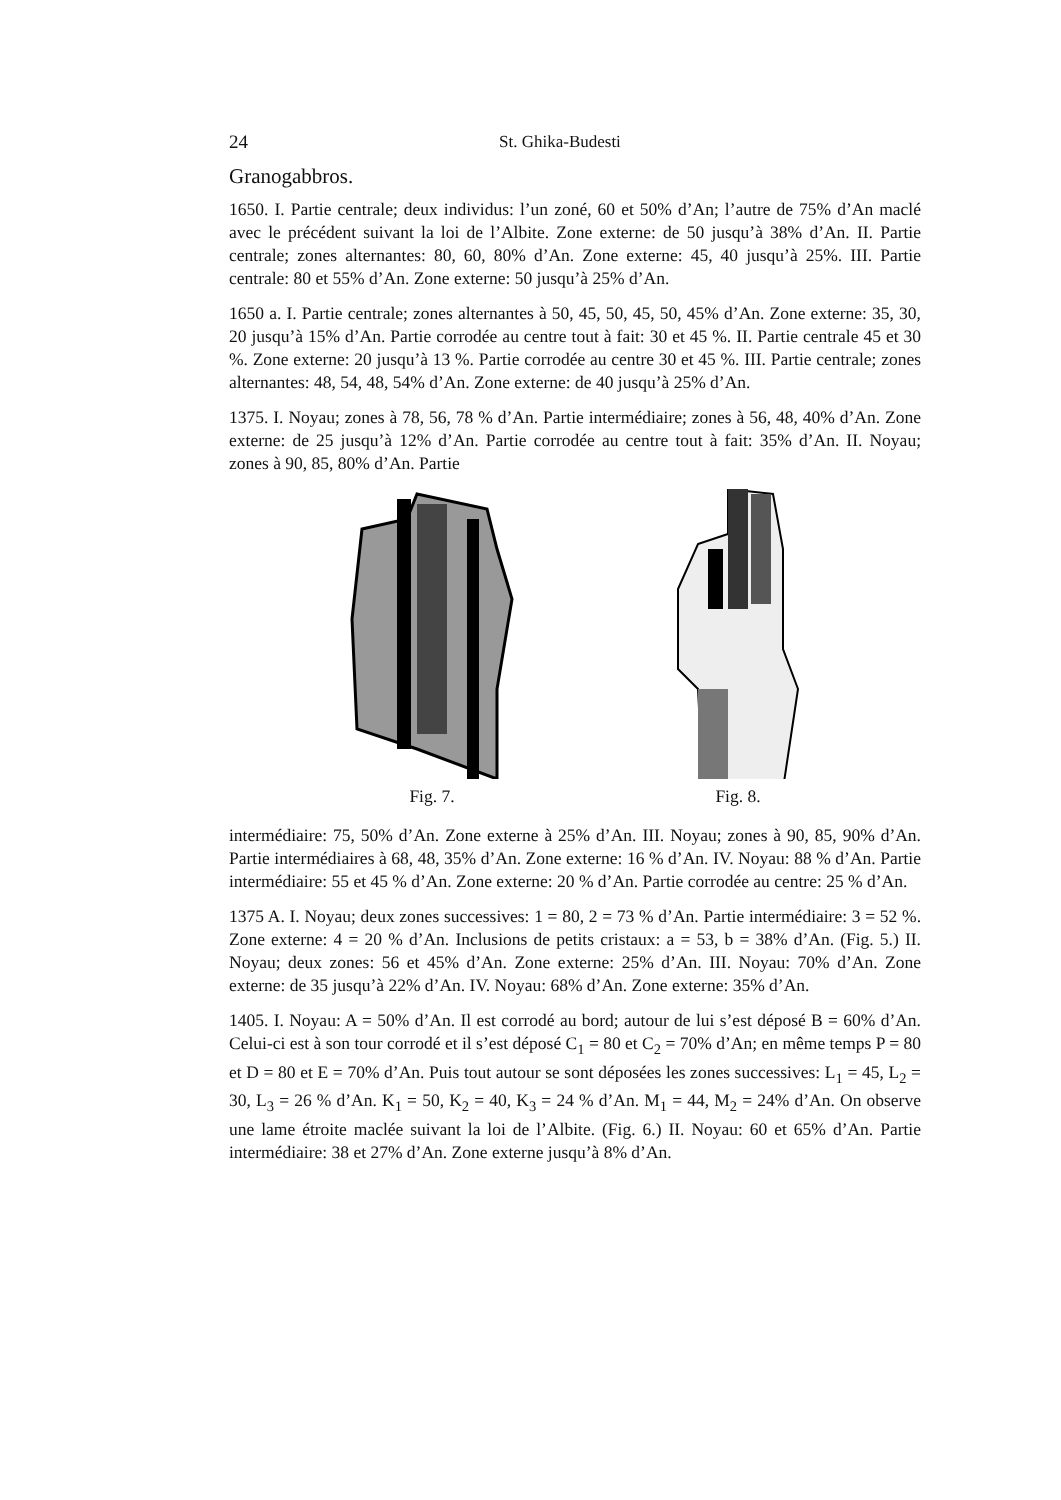24 St. Ghika-Budesti
Granogabbros.
1650. I. Partie centrale; deux individus: l’un zoné, 60 et 50% d’An; l’autre de 75% d’An maclé avec le précédent suivant la loi de l’Albite. Zone externe: de 50 jusqu’à 38% d’An. II. Partie centrale; zones alternantes: 80, 60, 80% d’An. Zone externe: 45, 40 jusqu’à 25%. III. Partie centrale: 80 et 55% d’An. Zone externe: 50 jusqu’à 25% d’An.
1650 a. I. Partie centrale; zones alternantes à 50, 45, 50, 45, 50, 45% d’An. Zone externe: 35, 30, 20 jusqu’à 15% d’An. Partie corrodée au centre tout à fait: 30 et 45 %. II. Partie centrale 45 et 30 %. Zone externe: 20 jusqu’à 13 %. Partie corrodée au centre 30 et 45 %. III. Partie centrale; zones alternantes: 48, 54, 48, 54% d’An. Zone externe: de 40 jusqu’à 25% d’An.
1375. I. Noyau; zones à 78, 56, 78 % d’An. Partie intermédiaire; zones à 56, 48, 40% d’An. Zone externe: de 25 jusqu’à 12% d’An. Partie corrodée au centre tout à fait: 35% d’An. II. Noyau; zones à 90, 85, 80% d’An. Partie
Fig. 7. Fig. 8.
intermédiaire: 75, 50% d’An. Zone externe à 25% d’An. III. Noyau; zones à 90, 85, 90% d’An. Partie intermédiaires à 68, 48, 35% d’An. Zone externe: 16 % d’An. IV. Noyau: 88 % d’An. Partie intermédiaire: 55 et 45 % d’An. Zone externe: 20 % d’An. Partie corrodée au centre: 25 % d’An.
1375 A. I. Noyau; deux zones successives: 1 = 80, 2 = 73 % d’An. Partie intermédiaire: 3 = 52 %. Zone externe: 4 = 20 % d’An. Inclusions de petits cristaux: a = 53, b = 38% d’An. (Fig. 5.) II. Noyau; deux zones: 56 et 45% d’An. Zone externe: 25% d’An. III. Noyau: 70% d’An. Zone externe: de 35 jusqu’à 22% d’An. IV. Noyau: 68% d’An. Zone externe: 35% d’An.
1405. I. Noyau: A = 50% d’An. Il est corrodé au bord; autour de lui s’est déposé B = 60% d’An. Celui-ci est à son tour corrodé et il s’est déposé C<sub>1</sub> = 80 et C<sub>2</sub> = 70% d’An; en même temps P = 80 et D = 80 et E = 70% d’An. Puis tout autour se sont déposées les zones successives: L<sub>1</sub> = 45, L<sub>2</sub> = 30, L<sub>3</sub> = 26 % d’An. K<sub>1</sub> = 50, K<sub>2</sub> = 40, K<sub>3</sub> = 24 % d’An. M<sub>1</sub> = 44, M<sub>2</sub> = 24% d’An. On observe une lame étroite maclée suivant la loi de l’Albite. (Fig. 6.) II. Noyau: 60 et 65% d’An. Partie intermédiaire: 38 et 27% d’An. Zone externe jusqu’à 8% d’An.